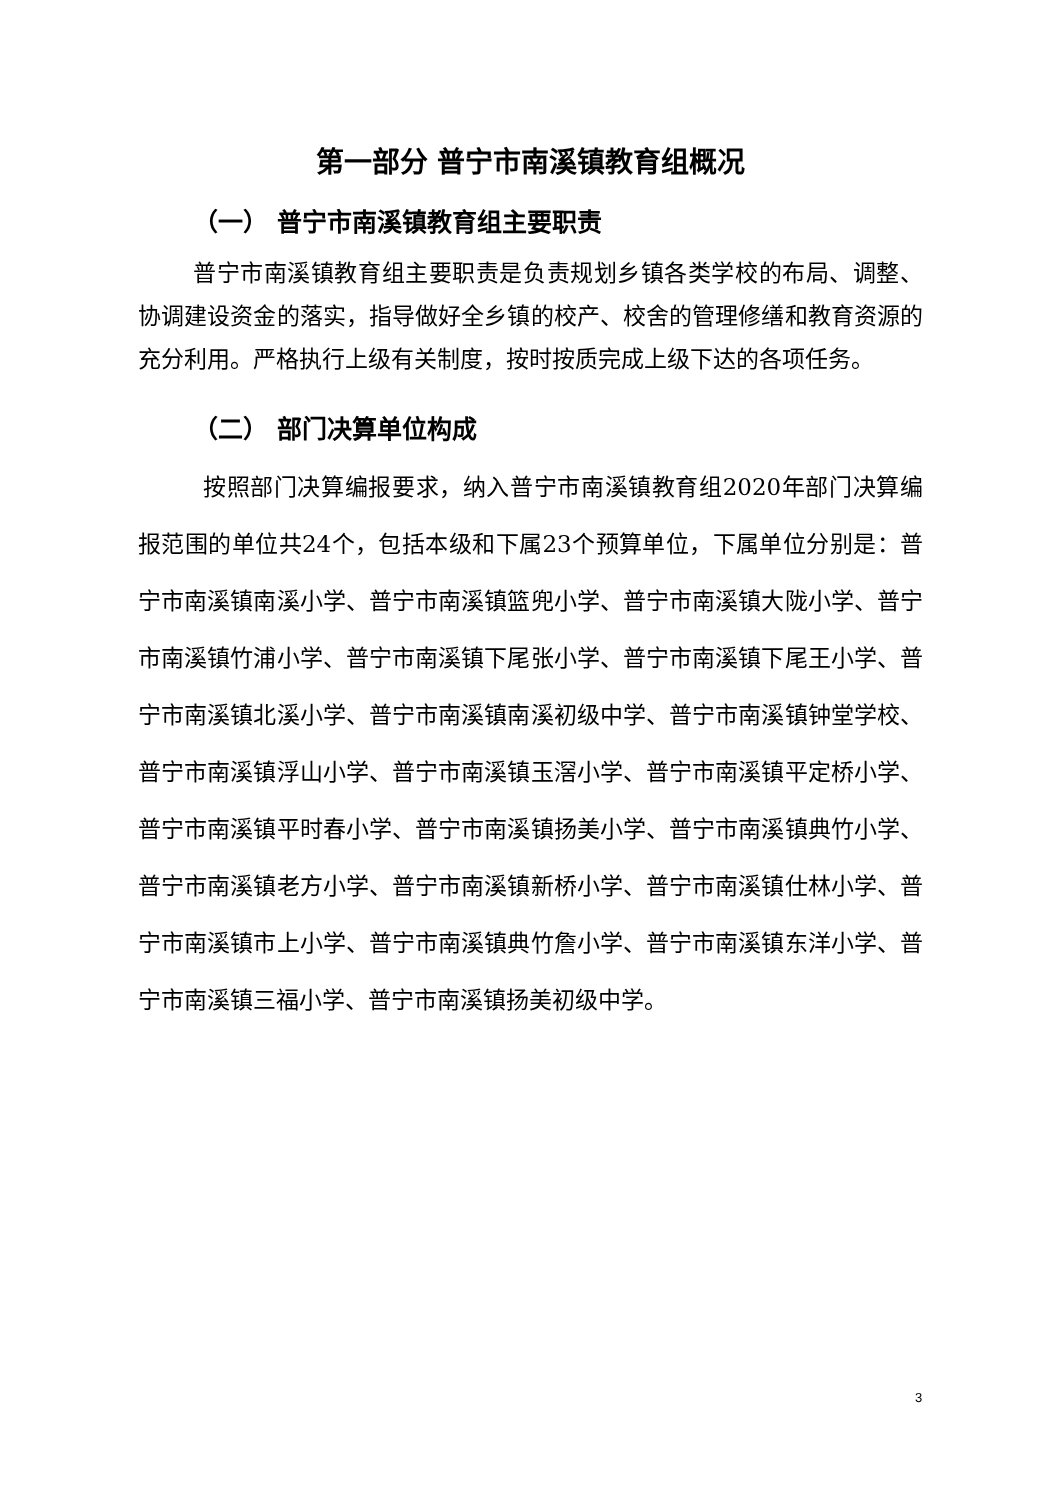第一部分 普宁市南溪镇教育组概况
（一） 普宁市南溪镇教育组主要职责
普宁市南溪镇教育组主要职责是负责规划乡镇各类学校的布局、调整、协调建设资金的落实，指导做好全乡镇的校产、校舍的管理修缮和教育资源的充分利用。严格执行上级有关制度，按时按质完成上级下达的各项任务。
（二） 部门决算单位构成
按照部门决算编报要求，纳入普宁市南溪镇教育组2020年部门决算编报范围的单位共24个，包括本级和下属23个预算单位，下属单位分别是：普宁市南溪镇南溪小学、普宁市南溪镇篮兜小学、普宁市南溪镇大陇小学、普宁市南溪镇竹浦小学、普宁市南溪镇下尾张小学、普宁市南溪镇下尾王小学、普宁市南溪镇北溪小学、普宁市南溪镇南溪初级中学、普宁市南溪镇钟堂学校、普宁市南溪镇浮山小学、普宁市南溪镇玉滘小学、普宁市南溪镇平定桥小学、普宁市南溪镇平时春小学、普宁市南溪镇扬美小学、普宁市南溪镇典竹小学、普宁市南溪镇老方小学、普宁市南溪镇新桥小学、普宁市南溪镇仕林小学、普宁市南溪镇市上小学、普宁市南溪镇典竹詹小学、普宁市南溪镇东洋小学、普宁市南溪镇三福小学、普宁市南溪镇扬美初级中学。
3